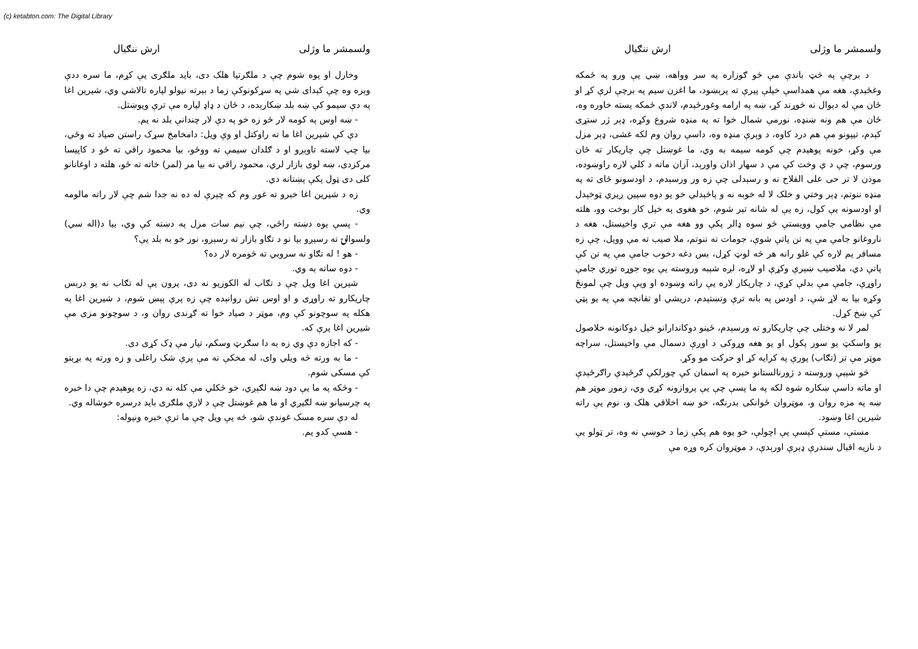(c) ketabton.com: The Digital Library
ولسمشر ما وژلی ارش ننګيال
د برچې په څټ باندې مې څو ګوزاره په سر وواهه، ښي يې ورو په ځمکه وغځېدې، هغه مې همداسې خپلې پيرې ته پرېښود، ما اغزن سيم په برچې لرې کړ او ځان مې له دېوال نه څوړند کړ، ښه په ارامه وغورځېدم، لاندې ځمکه پسته خاوره وه، ځان مې هم ونه ښنډه، نورمې شمال خوا ته په منډه شروع وکړه، ډېر ژر ستړی کېدم، تيپونو مې هم درد کاوه، د وېرې منډه وه، داسې روان وم لکه غشی، ډېر مزل مې وکړ، خونه پوهېدم چې کومه سيمه به وي، ما غوښتل چې چاريکار ته ځان ورسوم، چې د ې وخت کې مې د سهار اذان واورېد، آزان ماته د کلي لاره راوښوده، موذن لا تر حی علی الفلاح نه و رسېدلی چې زه ور ورسېدم، د اودسونو ځای ته په منډه ننوتم، ډېر وختي و خلک لا له خوبه نه و پاڅېدلي خو يو دوه سپين ږيري ټوخېدل او اودسونه يې کول، زه يې له شانه تېر شوم، خو هغوی په خپل کار بوخت وو، هلته مې نظامي جامې وويستې څو سوه ډالر پکې وو هغه مې ترې واخيستل، هغه د ناروغانو جامې مې په تن پاتې شوې، جومات ته ننوتم، ملا صيب ته مې وويل، چې زه مسافر يم لاره کې غلو رانه هر څه لوټ کړل، بس دغه دخوب جامې مې په تن کې پاتې دي، ملاصيب ښېرې وکړې او لاړه، لږه شېبه وروسته يې يوه جوړه توري جامې راوړې، جامې مې بدلې کړې، د چاريکار لاره يې راته وښوده او ويې ويل چې لمونځ وکړه بيا به لاړ شې، د اودس په بانه ترې وتښتېدم، دريشي او تفانچه مې په يو پټي کې ښخ کړل.
لمر لا نه وختلی چې چاريکارو ته ورسېدم، ځينو دوکاندارانو خپل دوکانونه خلاصول يو واسکټ يو سور پکول او يو هغه وړوکی د اوږې دسمال مې واخيستل، سراچه موټر مې تر (تګاب) پورې په کرايه کړ او حرکت مو وکړ.
څو شېبې وروسته د ژورنالستانو خبره په اسمان کې چورلکې ګرځېدې راګرځېدې او ماته داسې ښکاره شوه لکه په ما پسې چې يې پروازونه کړي وي، زموږ موټر هم ښه په مزه روان و، موټروان ځوانکی بدرنګه، خو ښه اخلاقي هلک و، نوم يې راته شيرين اغا وښود.
مستې، مستې کېسې يې اچولې، خو يوه هم پکې زما د خوښې نه وه، تر ټولو يې د نازيه اقبال سندرې ډېرې اورېدې، د موټروان کره وړه مې
ولسمشر ما وژلی ارش ننګيال
وخارل او پوه شوم چې د ملګرتيا هلک دی، بايد ملګری يې کړم، ما سره ددې وېره وه چې کېدای شي په سړکونوکې زما د بېرته نيولو لپاره تالاشي وي، شيرين اغا په دې سيمو کې ښه بلد ښکارېده، د ځان د ډاډ لپاره مې ترې وپوښتل.
- ښه اوس په کومه لار ځو زه خو په دې لار چندانې بلد نه يم.
دې کې شيرين اغا ما ته راوکتل او وې ويل: دامخامخ سړک راستن صياد ته وځي، بيا چپ لاسته تاوېږو او د ګلدان سيمې ته ووځو، بيا محمود راقي ته ځو د کاپيسا مرکزدی، ښه لوی بازار لري، محمود راقي نه بيا مر (لمر) خاته ته ځو، هلته د اوغانانو کلی دی ټول پکې پښتانه دي.
زه د شيرين اغا خبرو ته غوږ وم که چېرې له ده نه جدا شم چې لار راته مالومه وي.
- پسې يوه دښته راځي، چې نيم سات مزل په دښته کې وي، بيا د(اله سي) ولسوالۍ ته رسېږو بيا نو د تګاو بازار ته رسېږو، نور خو به بلد يې؟
- هو ! له تګاو نه سروبي ته څومره لار ده؟
- دوه ساته به وي.
شيرين اغا ويل چې د تګاب له الکوزيو نه دی، پرون يې له تګاب نه يو دربس چاريکارو ته راوړی و او اوس تش روانېده چې زه پرې پېښ شوم، د شيرين اغا په هکله په سوچونو کې وم، موټر د صياد خوا ته ګړندی روان و، د سوچونو مزی مې شيرين اغا پرې که.
- که اجازه دې وي زه به دا سګرټ وسکم، تيار مې ډک کړی دی.
- ما به ورته څه ويلي وای، له مخکې نه مې پرې شک راغلی و زه ورته په بړېتو کې مسکی شوم.
- وڅکه په ما يې دود ښه لګېږي، خو څکلي مې کله نه دي، زه پوهېدم چې دا خبره په چرسيانو ښه لګيږي او ما هم غوښتل چې د لارې ملګری بايد درسره خوشاله وي.
له دې سره مسک غوندې شو، څه يې ويل چې ما ترې خبره ونيوله:
- هسې کدو يم.